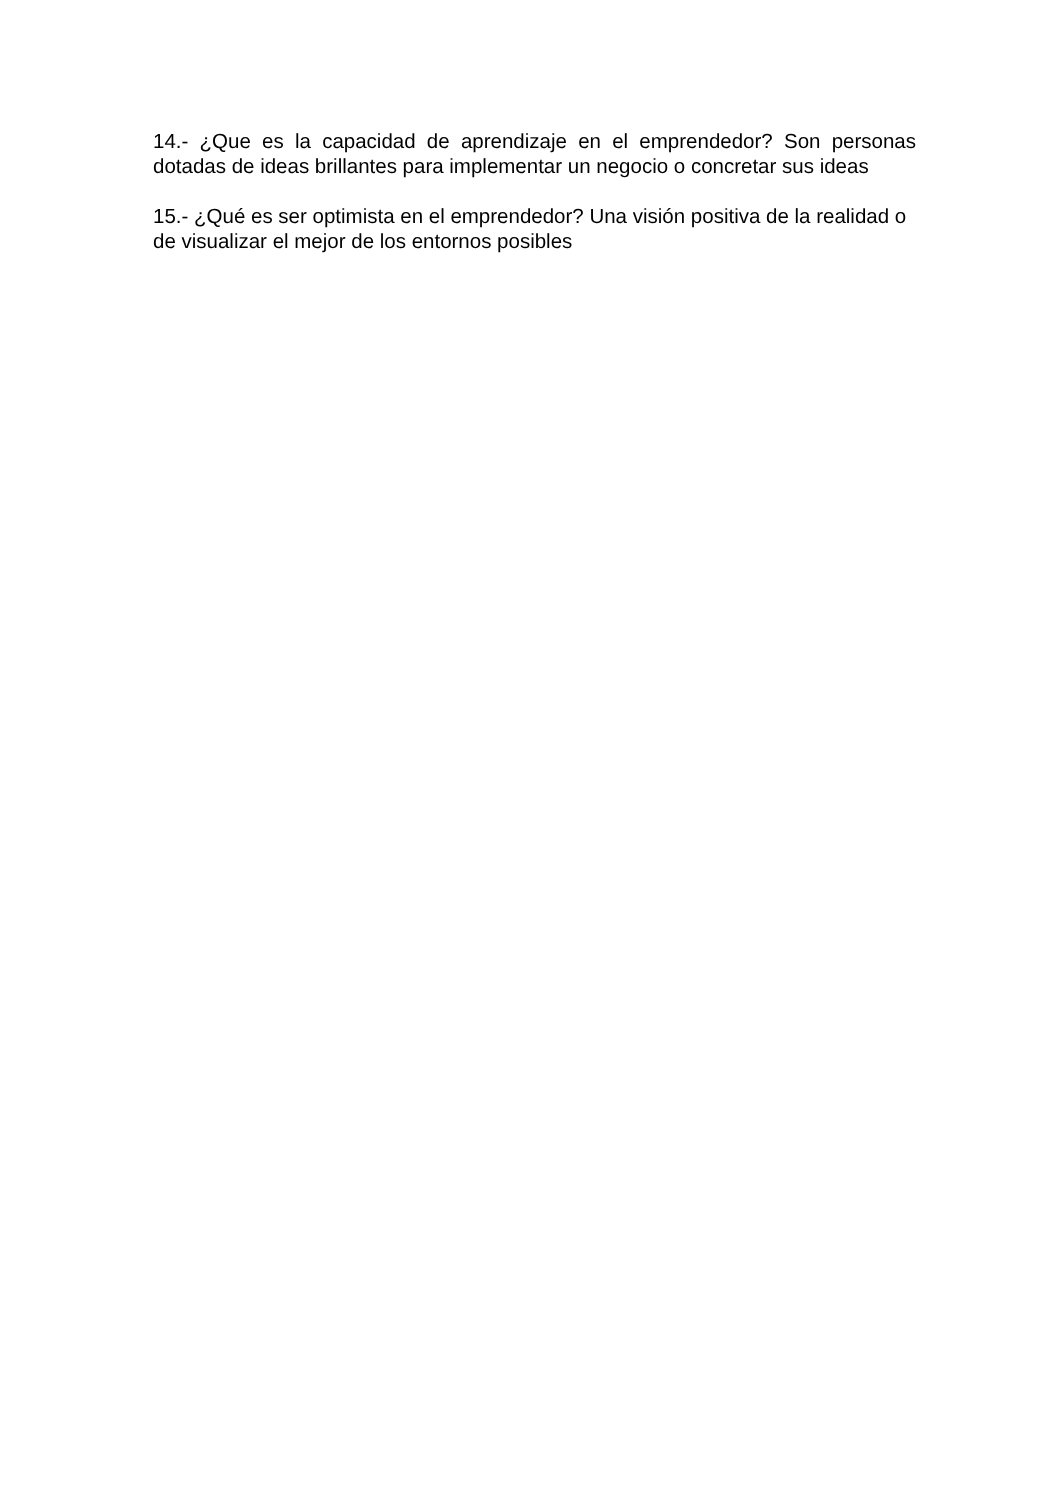14.- ¿Que es la capacidad de aprendizaje en el emprendedor? Son personas dotadas de ideas brillantes para implementar un negocio o concretar sus ideas
15.- ¿Qué es ser optimista en el emprendedor? Una visión positiva de la realidad o de visualizar el mejor de los entornos posibles